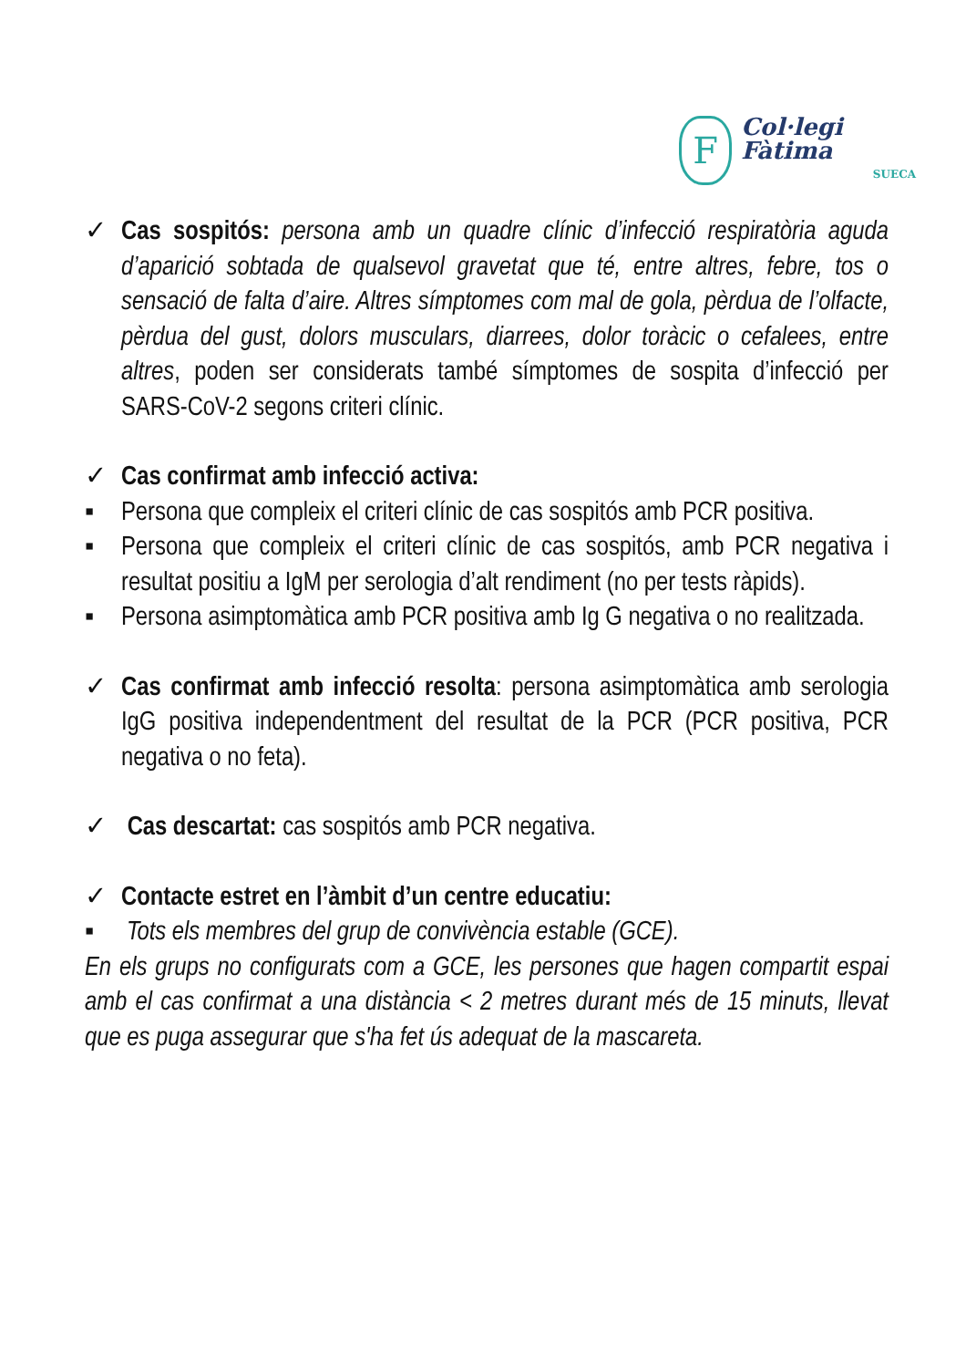F
Col·legi Fàtima
SUECA
✓ Cas sospitós: persona amb un quadre clínic d’infecció respiratòria aguda d’aparició sobtada de qualsevol gravetat que té, entre altres, febre, tos o sensació de falta d’aire. Altres símptomes com mal de gola, pèrdua de l’olfacte, pèrdua del gust, dolors musculars, diarrees, dolor toràcic o cefalees, entre altres, poden ser considerats també símptomes de sospita d’infecció per SARS-CoV-2 segons criteri clínic.
✓ Cas confirmat amb infecció activa:
▪ Persona que compleix el criteri clínic de cas sospitós amb PCR positiva.
▪ Persona que compleix el criteri clínic de cas sospitós, amb PCR negativa i resultat positiu a IgM per serologia d’alt rendiment (no per tests ràpids).
▪ Persona asimptomàtica amb PCR positiva amb Ig G negativa o no realitzada.
✓ Cas confirmat amb infecció resolta: persona asimptomàtica amb serologia IgG positiva independentment del resultat de la PCR (PCR positiva, PCR negativa o no feta).
✓ Cas descartat: cas sospitós amb PCR negativa.
✓ Contacte estret en l’àmbit d’un centre educatiu:
▪ Tots els membres del grup de convivència estable (GCE).
En els grups no configurats com a GCE, les persones que hagen compartit espai amb el cas confirmat a una distància < 2 metres durant més de 15 minuts, llevat que es puga assegurar que s'ha fet ús adequat de la mascareta.